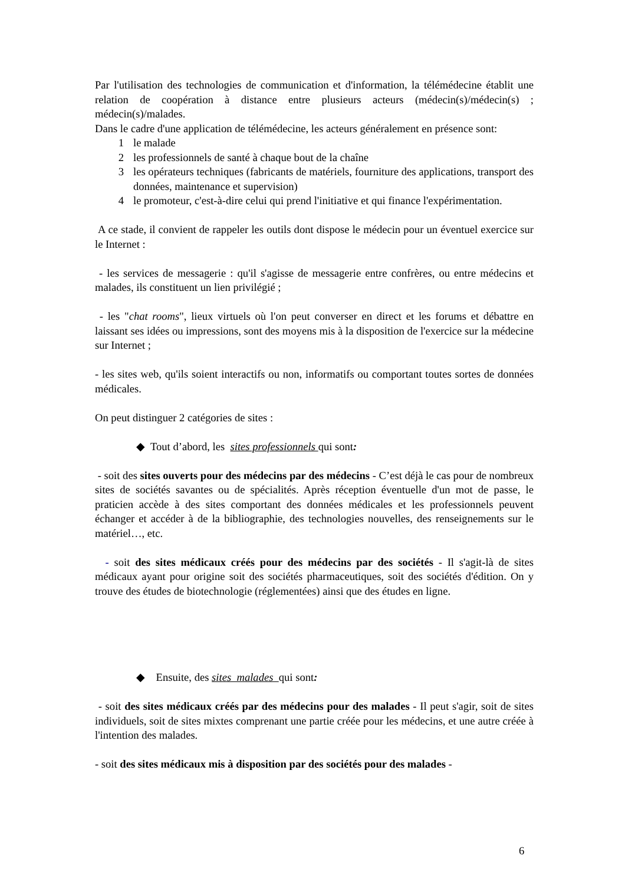Par l'utilisation des technologies de communication et d'information, la télémédecine établit une relation de coopération à distance entre plusieurs acteurs (médecin(s)/médecin(s) ; médecin(s)/malades.
Dans le cadre d'une application de télémédecine, les acteurs généralement en présence sont:
1 le malade
2 les professionnels de santé à chaque bout de la chaîne
3 les opérateurs techniques (fabricants de matériels, fourniture des applications, transport des données, maintenance et supervision)
4 le promoteur, c'est-à-dire celui qui prend l'initiative et qui finance l'expérimentation.
A ce stade, il convient de rappeler les outils dont dispose le médecin pour un éventuel exercice sur le Internet :
- les services de messagerie : qu'il s'agisse de messagerie entre confrères, ou entre médecins et malades, ils constituent un lien privilégié ;
- les "chat rooms", lieux virtuels où l'on peut converser en direct et les forums et débattre en laissant ses idées ou impressions, sont des moyens mis à la disposition de l'exercice sur la médecine sur Internet ;
- les sites web, qu'ils soient interactifs ou non, informatifs ou comportant toutes sortes de données médicales.
On peut distinguer 2 catégories de sites :
◆ Tout d’abord, les sites professionnels qui sont:
- soit des sites ouverts pour des médecins par des médecins - C’est déjà le cas pour de nombreux sites de sociétés savantes ou de spécialités. Après réception éventuelle d'un mot de passe, le praticien accède à des sites comportant des données médicales et les professionnels peuvent échanger et accéder à de la bibliographie, des technologies nouvelles, des renseignements sur le matériel…, etc.
- soit des sites médicaux créés pour des médecins par des sociétés - Il s'agit-là de sites médicaux ayant pour origine soit des sociétés pharmaceutiques, soit des sociétés d'édition. On y trouve des études de biotechnologie (réglementées) ainsi que des études en ligne.
◆ Ensuite, des sites malades qui sont:
- soit des sites médicaux créés par des médecins pour des malades - Il peut s'agir, soit de sites individuels, soit de sites mixtes comprenant une partie créée pour les médecins, et une autre créée à l'intention des malades.
- soit des sites médicaux mis à disposition par des sociétés pour des malades -
6